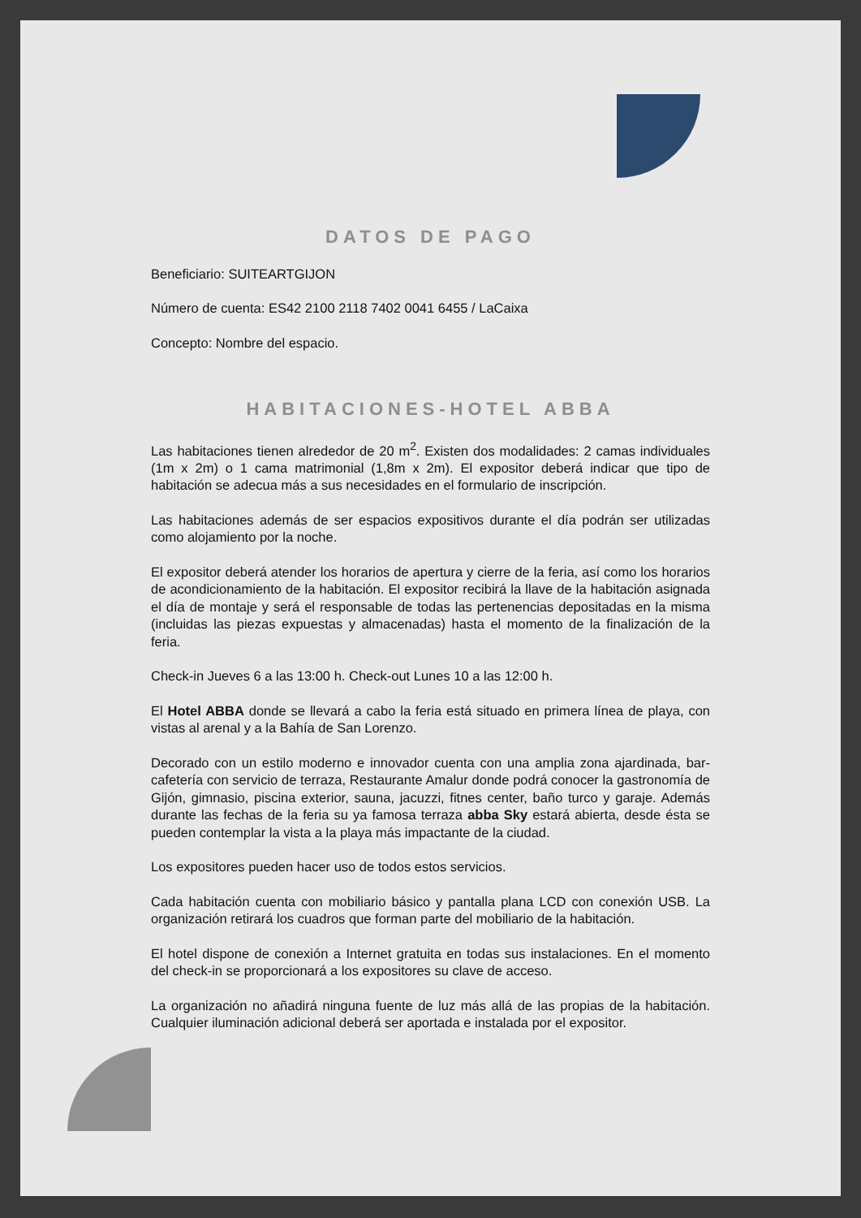DATOS DE PAGO
Beneficiario: SUITEARTGIJON
Número de cuenta: ES42 2100 2118 7402 0041 6455 / LaCaixa
Concepto: Nombre del espacio.
HABITACIONES-HOTEL ABBA
Las habitaciones tienen alrededor de 20 m<sup>2</sup>. Existen dos modalidades: 2 camas individuales (1m x 2m) o 1 cama matrimonial (1,8m x 2m). El expositor deberá indicar que tipo de habitación se adecua más a sus necesidades en el formulario de inscripción.
Las habitaciones además de ser espacios expositivos durante el día podrán ser utilizadas como alojamiento por la noche.
El expositor deberá atender los horarios de apertura y cierre de la feria, así como los horarios de acondicionamiento de la habitación. El expositor recibirá la llave de la habitación asignada el día de montaje y será el responsable de todas las pertenencias depositadas en la misma (incluidas las piezas expuestas y almacenadas) hasta el momento de la finalización de la feria.
Check-in Jueves 6 a las 13:00 h. Check-out Lunes 10 a las 12:00 h.
El Hotel ABBA donde se llevará a cabo la feria está situado en primera línea de playa, con vistas al arenal y a la Bahía de San Lorenzo.
Decorado con un estilo moderno e innovador cuenta con una amplia zona ajardinada, bar-cafetería con servicio de terraza, Restaurante Amalur donde podrá conocer la gastronomía de Gijón, gimnasio, piscina exterior, sauna, jacuzzi, fitnes center, baño turco y garaje. Además durante las fechas de la feria su ya famosa terraza abba Sky estará abierta, desde ésta se pueden contemplar la vista a la playa más impactante de la ciudad.
Los expositores pueden hacer uso de todos estos servicios.
Cada habitación cuenta con mobiliario básico y pantalla plana LCD con conexión USB. La organización retirará los cuadros que forman parte del mobiliario de la habitación.
El hotel dispone de conexión a Internet gratuita en todas sus instalaciones. En el momento del check-in se proporcionará a los expositores su clave de acceso.
La organización no añadirá ninguna fuente de luz más allá de las propias de la habitación. Cualquier iluminación adicional deberá ser aportada e instalada por el expositor.